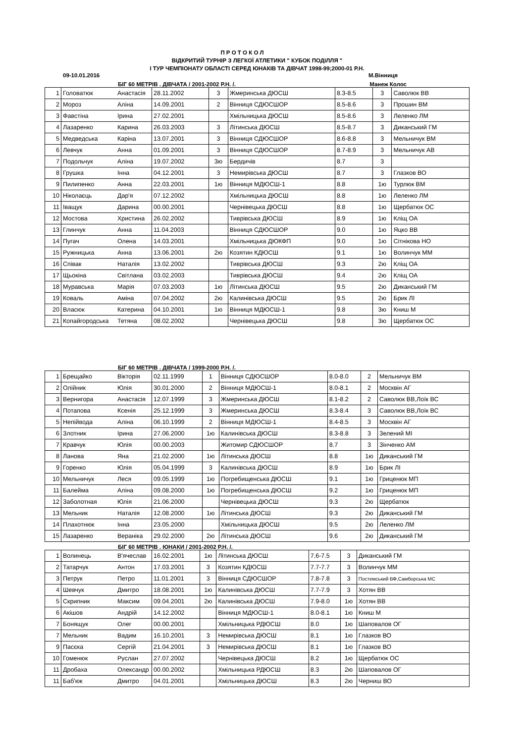П Р О Т О К О Л
ВІДКРИТИЙ ТУРНІР З ЛЕГКОЇ АТЛЕТИКИ " КУБОК ПОДІЛЛЯ "
І ТУР ЧЕМПІОНАТУ ОБЛАСТІ СЕРЕД ЮНАКІВ ТА ДІВЧАТ 1998-99;2000-01 Р.Н.
09-10.01.2016 М.Вінниця
БІГ 60 МЕТРІВ . ДІВЧАТА / 2001-2002 Р.Н. /. Манеж Колос
| 1 | Головатюк | Анастасія | 28.11.2002 | 3 | Жмеринська ДЮСШ | 8.3-8.5 | 3 | Саволюк ВВ |
| 2 | Мороз | Аліна | 14.09.2001 | 2 | Вінниця СДЮСШОР | 8.5-8.6 | 3 | Прошин ВМ |
| 3 | Фавстіна | Ірина | 27.02.2001 | | Хмільницька ДЮСШ | 8.5-8.6 | 3 | Леленко ЛМ |
| 4 | Лазаренко | Карина | 26.03.2003 | 3 | Літинська ДЮСШ | 8.5-8.7 | 3 | Диканський ГМ |
| 5 | Медведська | Каріна | 13.07.2001 | 3 | Вінниця СДЮСШОР | 8.6-8.8 | 3 | Мельничук ВМ |
| 6 | Левчук | Анна | 01.09.2001 | 3 | Вінниця СДЮСШОР | 8.7-8.9 | 3 | Мельничук АВ |
| 7 | Подольчук | Аліна | 19.07.2002 | 3ю | Бердичів | 8.7 | 3 | |
| 8 | Грушка | Інна | 04.12.2001 | 3 | Немирівська ДЮСШ | 8.7 | 3 | Глазков ВО |
| 9 | Пилипенко | Анна | 22.03.2001 | 1ю | Вінниця МДЮСШ-1 | 8.8 | 1ю | Турлюк ВМ |
| 10 | Ніколаєць | Дар'я | 07.12.2002 | | Хмільницька ДЮСШ | 8.8 | 1ю | Леленко ЛМ |
| 11 | Іващук | Дарина | 00.00.2001 | | Чернівецька ДЮСШ | 8.8 | 1ю | Щербатюк ОС |
| 12 | Мостова | Христина | 26.02.2002 | | Тиврівська ДЮСШ | 8.9 | 1ю | Кліщ ОА |
| 13 | Глинчук | Анна | 11.04.2003 | | Вінниця СДЮСШОР | 9.0 | 1ю | Яцко ВВ |
| 14 | Пугач | Олена | 14.03.2001 | | Хмільницька ДЮКФП | 9.0 | 1ю | Сітнікова НО |
| 15 | Ружницька | Анна | 13.06.2001 | 2ю | Козятин КДЮСШ | 9.1 | 1ю | Волинчук ММ |
| 16 | Співак | Наталія | 13.02.2002 | | Тиврівська ДЮСШ | 9.3 | 2ю | Кліщ ОА |
| 17 | Щьокіна | Світлана | 03.02.2003 | | Тиврівська ДЮСШ | 9.4 | 2ю | Кліщ ОА |
| 18 | Муравська | Марія | 07.03.2003 | 1ю | Літинська ДЮСШ | 9.5 | 2ю | Диканський ГМ |
| 19 | Коваль | Аміна | 07.04.2002 | 2ю | Калинівська ДЮСШ | 9.5 | 2ю | Брик ЛІ |
| 20 | Власюк | Катерина | 04.10.2001 | 1ю | Вінниця МДЮСШ-1 | 9.8 | 3ю | Книш М |
| 21 | Копайгородська | Тетяна | 08.02.2002 | | Чернівецька ДЮСШ | 9.8 | 3ю | Щербатюк ОС |
БІГ 60 МЕТРІВ . ДІВЧАТА / 1999-2000 Р.Н. /.
| 1 | Брещайко | Вікторія | 02.11.1999 | 1 | Вінниця СДЮСШОР | 8.0-8.0 | 2 | Мельничук ВМ |
| 2 | Олійник | Юлія | 30.01.2000 | 2 | Вінниця МДЮСШ-1 | 8.0-8.1 | 2 | Москвін АГ |
| 3 | Вернигора | Анастасія | 12.07.1999 | 3 | Жмеринська ДЮСШ | 8.1-8.2 | 2 | Саволюк ВВ,Лоїк ВС |
| 4 | Потапова | Ксенія | 25.12.1999 | 3 | Жмеринська ДЮСШ | 8.3-8.4 | 3 | Саволюк ВВ,Лоїк ВС |
| 5 | Непійвода | Аліна | 06.10.1999 | 2 | Вінниця МДЮСШ-1 | 8.4-8.5 | 3 | Москвін АГ |
| 6 | Злотник | Ірина | 27.06.2000 | 1ю | Калинівська ДЮСШ | 8.3-8.8 | 3 | Зелений МІ |
| 7 | Кравчук | Юлія | 00.00.2003 | | Житомир СДЮСШОР | 8.7 | 3 | Зінченко АМ |
| 8 | Ланова | Яна | 21.02.2000 | 1ю | Літинська ДЮСШ | 8.8 | 1ю | Диканський ГМ |
| 9 | Горенко | Юлія | 05.04.1999 | 3 | Калинівська ДЮСШ | 8.9 | 1ю | Брик ЛІ |
| 10 | Мельничук | Леся | 09.05.1999 | 1ю | Погребищенська ДЮСШ | 9.1 | 1ю | Гриценюк МП |
| 11 | Балейма | Аліна | 09.08.2000 | 1ю | Погребищенська ДЮСШ | 9.2 | 1ю | Гриценюк МП |
| 12 | Заболотная | Юлія | 21.06.2000 | | Чернівецька ДЮСШ | 9.3 | 2ю | Щербатюк |
| 13 | Мельник | Наталія | 12.08.2000 | 1ю | Літинська ДЮСШ | 9.3 | 2ю | Диканський ГМ |
| 14 | Плахотнюк | Інна | 23.05.2000 | | Хмільницька ДЮСШ | 9.5 | 2ю | Леленко ЛМ |
| 15 | Лазаренко | Вераніка | 29.02.2000 | 2ю | Літинська ДЮСШ | 9.6 | 2ю | Диканський ГМ |
БІГ 60 МЕТРІВ . ЮНАКИ / 2001-2002 Р.Н. /.
| 1 | Волинець | В'ячеслав | 16.02.2001 | 1ю | Літинська ДЮСШ | 7.6-7.5 | 3 | Диканський ГМ |
| 2 | Татарчук | Антон | 17.03.2001 | 3 | Козятин КДЮСШ | 7.7-7.7 | 3 | Волинчук ММ |
| 3 | Петрук | Петро | 11.01.2001 | 3 | Вінниця СДЮСШОР | 7.8-7.8 | 3 | Постемський ВФ,Самборська МС |
| 4 | Шевчук | Дмитро | 18.08.2001 | 1ю | Калинівська ДЮСШ | 7.7-7.9 | 3 | Хотян ВВ |
| 5 | Скрипник | Максим | 09.04.2001 | 2ю | Калинівська ДЮСШ | 7.9-8.0 | 1ю | Хотян ВВ |
| 6 | Акішов | Андрій | 14.12.2002 | | Вінниця МДЮСШ-1 | 8.0-8.1 | 1ю | Книш М |
| 7 | Бонящук | Олег | 00.00.2001 | | Хмільницька РДЮСШ | 8.0 | 1ю | Шаповалов ОГ |
| 7 | Мельник | Вадим | 16.10.2001 | 3 | Немирівська ДЮСШ | 8.1 | 1ю | Глазков ВО |
| 9 | Пасєка | Сергій | 21.04.2001 | 3 | Немирівська ДЮСШ | 8.1 | 1ю | Глазков ВО |
| 10 | Гоменюк | Руслан | 27.07.2002 | | Чернівецька ДЮСШ | 8.2 | 1ю | Щербатюк ОС |
| 11 | Дробаха | Олександр | 00.00.2002 | | Хмільницька РДЮСШ | 8.3 | 2ю | Шаповалов ОГ |
| 11 | Баб'юк | Дмитро | 04.01.2001 | | Хмільницька ДЮСШ | 8.3 | 2ю | Черниш ВО |